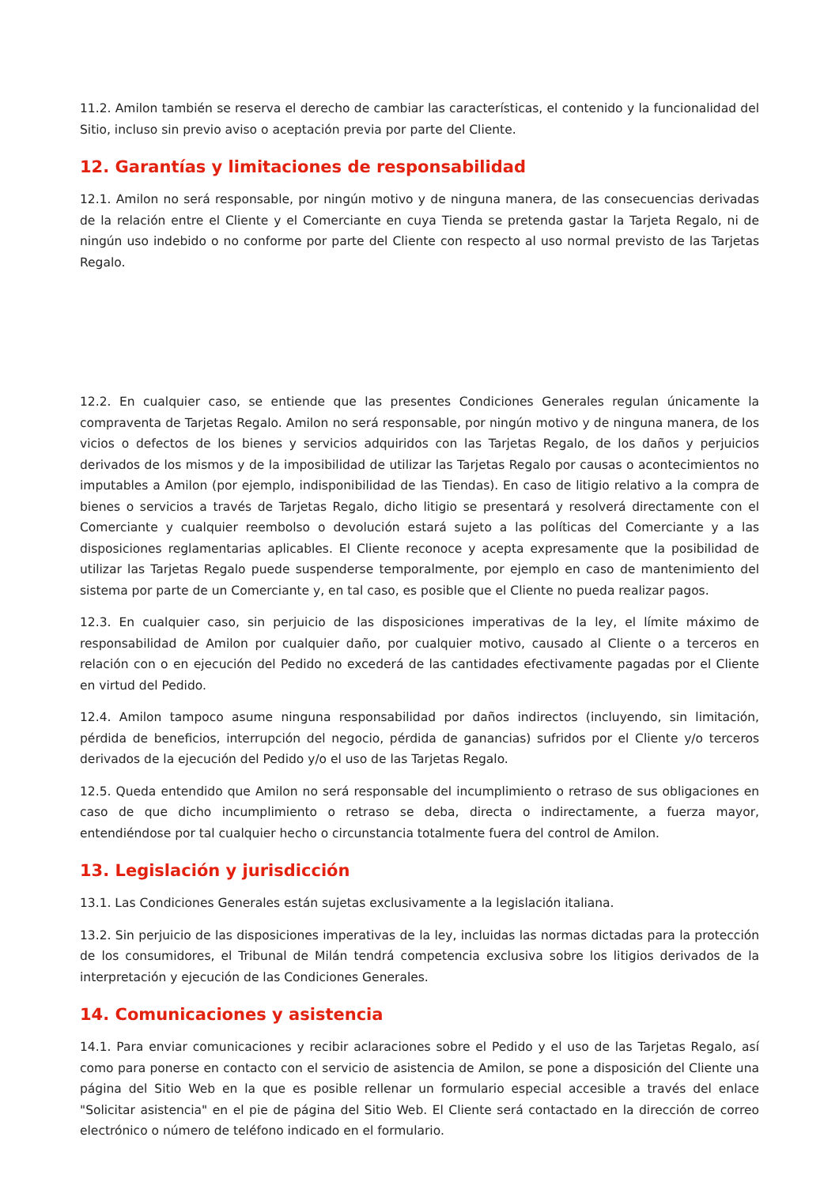11.2. Amilon también se reserva el derecho de cambiar las características, el contenido y la funcionalidad del Sitio, incluso sin previo aviso o aceptación previa por parte del Cliente.
12. Garantías y limitaciones de responsabilidad
12.1. Amilon no será responsable, por ningún motivo y de ninguna manera, de las consecuencias derivadas de la relación entre el Cliente y el Comerciante en cuya Tienda se pretenda gastar la Tarjeta Regalo, ni de ningún uso indebido o no conforme por parte del Cliente con respecto al uso normal previsto de las Tarjetas Regalo.
12.2. En cualquier caso, se entiende que las presentes Condiciones Generales regulan únicamente la compraventa de Tarjetas Regalo. Amilon no será responsable, por ningún motivo y de ninguna manera, de los vicios o defectos de los bienes y servicios adquiridos con las Tarjetas Regalo, de los daños y perjuicios derivados de los mismos y de la imposibilidad de utilizar las Tarjetas Regalo por causas o acontecimientos no imputables a Amilon (por ejemplo, indisponibilidad de las Tiendas). En caso de litigio relativo a la compra de bienes o servicios a través de Tarjetas Regalo, dicho litigio se presentará y resolverá directamente con el Comerciante y cualquier reembolso o devolución estará sujeto a las políticas del Comerciante y a las disposiciones reglamentarias aplicables. El Cliente reconoce y acepta expresamente que la posibilidad de utilizar las Tarjetas Regalo puede suspenderse temporalmente, por ejemplo en caso de mantenimiento del sistema por parte de un Comerciante y, en tal caso, es posible que el Cliente no pueda realizar pagos.
12.3. En cualquier caso, sin perjuicio de las disposiciones imperativas de la ley, el límite máximo de responsabilidad de Amilon por cualquier daño, por cualquier motivo, causado al Cliente o a terceros en relación con o en ejecución del Pedido no excederá de las cantidades efectivamente pagadas por el Cliente en virtud del Pedido.
12.4. Amilon tampoco asume ninguna responsabilidad por daños indirectos (incluyendo, sin limitación, pérdida de beneficios, interrupción del negocio, pérdida de ganancias) sufridos por el Cliente y/o terceros derivados de la ejecución del Pedido y/o el uso de las Tarjetas Regalo.
12.5. Queda entendido que Amilon no será responsable del incumplimiento o retraso de sus obligaciones en caso de que dicho incumplimiento o retraso se deba, directa o indirectamente, a fuerza mayor, entendiéndose por tal cualquier hecho o circunstancia totalmente fuera del control de Amilon.
13. Legislación y jurisdicción
13.1. Las Condiciones Generales están sujetas exclusivamente a la legislación italiana.
13.2. Sin perjuicio de las disposiciones imperativas de la ley, incluidas las normas dictadas para la protección de los consumidores, el Tribunal de Milán tendrá competencia exclusiva sobre los litigios derivados de la interpretación y ejecución de las Condiciones Generales.
14. Comunicaciones y asistencia
14.1. Para enviar comunicaciones y recibir aclaraciones sobre el Pedido y el uso de las Tarjetas Regalo, así como para ponerse en contacto con el servicio de asistencia de Amilon, se pone a disposición del Cliente una página del Sitio Web en la que es posible rellenar un formulario especial accesible a través del enlace "Solicitar asistencia" en el pie de página del Sitio Web. El Cliente será contactado en la dirección de correo electrónico o número de teléfono indicado en el formulario.